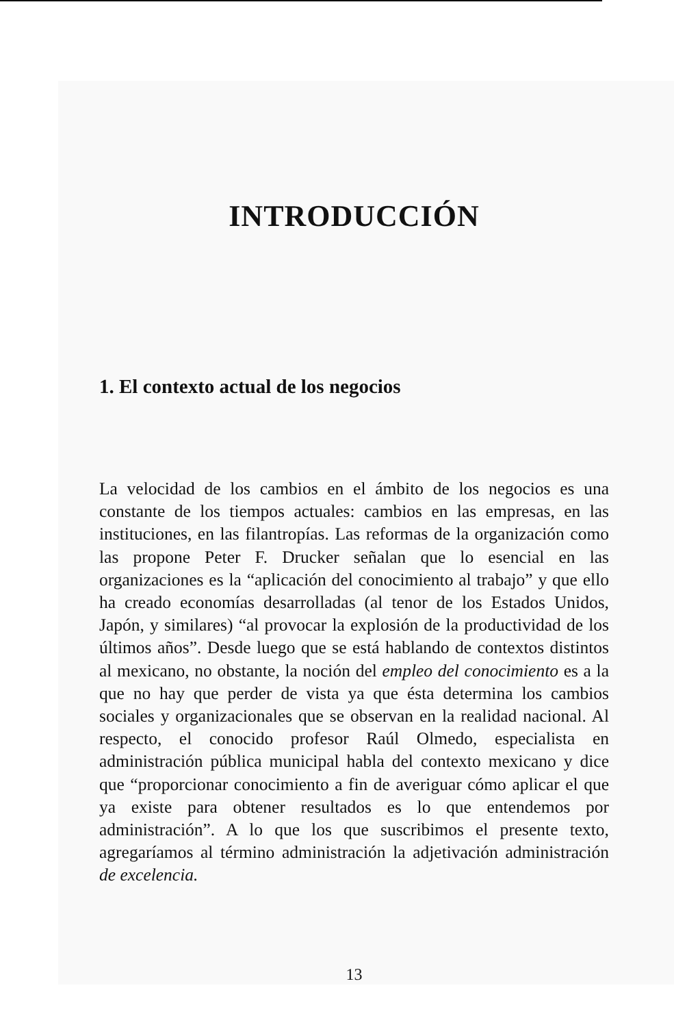INTRODUCCIÓN
1. El contexto actual de los negocios
La velocidad de los cambios en el ámbito de los negocios es una constante de los tiempos actuales: cambios en las empresas, en las instituciones, en las filantropías. Las reformas de la organización como las propone Peter F. Drucker señalan que lo esencial en las organizaciones es la “aplicación del conocimiento al trabajo” y que ello ha creado economías desarrolladas (al tenor de los Estados Unidos, Japón, y similares) “al provocar la explosión de la productividad de los últimos años”. Desde luego que se está hablando de contextos distintos al mexicano, no obstante, la noción del empleo del conocimiento es a la que no hay que perder de vista ya que ésta determina los cambios sociales y organizacionales que se observan en la realidad nacional. Al respecto, el conocido profesor Raúl Olmedo, especialista en administración pública municipal habla del contexto mexicano y dice que “proporcionar conocimiento a fin de averiguar cómo aplicar el que ya existe para obtener resultados es lo que entendemos por administración”. A lo que los que suscribimos el presente texto, agregaríamos al término administración la adjetivación administración de excelencia.
13